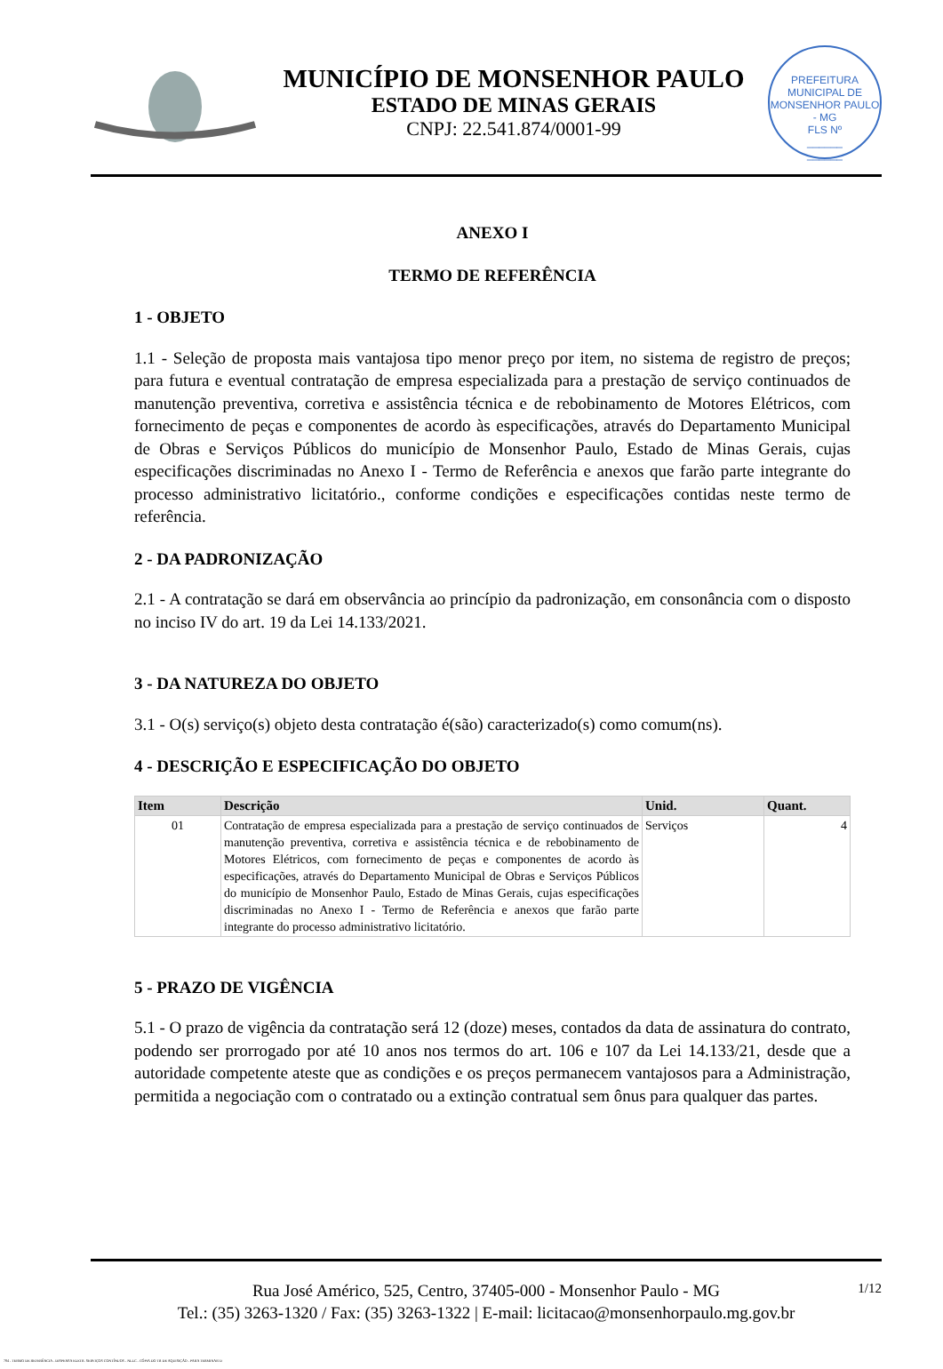MUNICÍPIO DE MONSENHOR PAULO
ESTADO DE MINAS GERAIS
CNPJ: 22.541.874/0001-99
PREFEITURA MUNICIPAL DE MONSENHOR PAULO - MG
FLS Nº
______
______
ANEXO I
TERMO DE REFERÊNCIA
1 - OBJETO
1.1 - Seleção de proposta mais vantajosa tipo menor preço por item, no sistema de registro de preços; para futura e eventual contratação de empresa especializada para a prestação de serviço continuados de manutenção preventiva, corretiva e assistência técnica e de rebobinamento de Motores Elétricos, com fornecimento de peças e componentes de acordo às especificações, através do Departamento Municipal de Obras e Serviços Públicos do município de Monsenhor Paulo, Estado de Minas Gerais, cujas especificações discriminadas no Anexo I - Termo de Referência e anexos que farão parte integrante do processo administrativo licitatório., conforme condições e especificações contidas neste termo de referência.
2 - DA PADRONIZAÇÃO
2.1 - A contratação se dará em observância ao princípio da padronização, em consonância com o disposto no inciso IV do art. 19 da Lei 14.133/2021.
3 - DA NATUREZA DO OBJETO
3.1 - O(s) serviço(s) objeto desta contratação é(são) caracterizado(s) como comum(ns).
4 - DESCRIÇÃO E ESPECIFICAÇÃO DO OBJETO
| Item | Descrição | Unid. | Quant. |
| --- | --- | --- | --- |
| 01 | Contratação de empresa especializada para a prestação de serviço continuados de manutenção preventiva, corretiva e assistência técnica e de rebobinamento de Motores Elétricos, com fornecimento de peças e componentes de acordo às especificações, através do Departamento Municipal de Obras e Serviços Públicos do município de Monsenhor Paulo, Estado de Minas Gerais, cujas especificações discriminadas no Anexo I - Termo de Referência e anexos que farão parte integrante do processo administrativo licitatório. | Serviços | 4 |
5 - PRAZO DE VIGÊNCIA
5.1 - O prazo de vigência da contratação será 12 (doze) meses, contados da data de assinatura do contrato, podendo ser prorrogado por até 10 anos nos termos do art. 106 e 107 da Lei 14.133/21, desde que a autoridade competente ateste que as condições e os preços permanecem vantajosos para a Administração, permitida a negociação com o contratado ou a extinção contratual sem ônus para qualquer das partes.
1/12 Rua José Américo, 525, Centro, 37405-000 - Monsenhor Paulo - MG
Tel.: (35) 3263-1320 / Fax: (35) 3263-1322 | E-mail: licitacao@monsenhorpaulo.mg.gov.br
784 - TERMO DE REFERÊNCIA - DISPENSA ELETR. SERVIÇOS CONTÍNUOS - NLLC - CÓPIA DO TR DE AQUISIÇÃO - PARA TERMINAR D